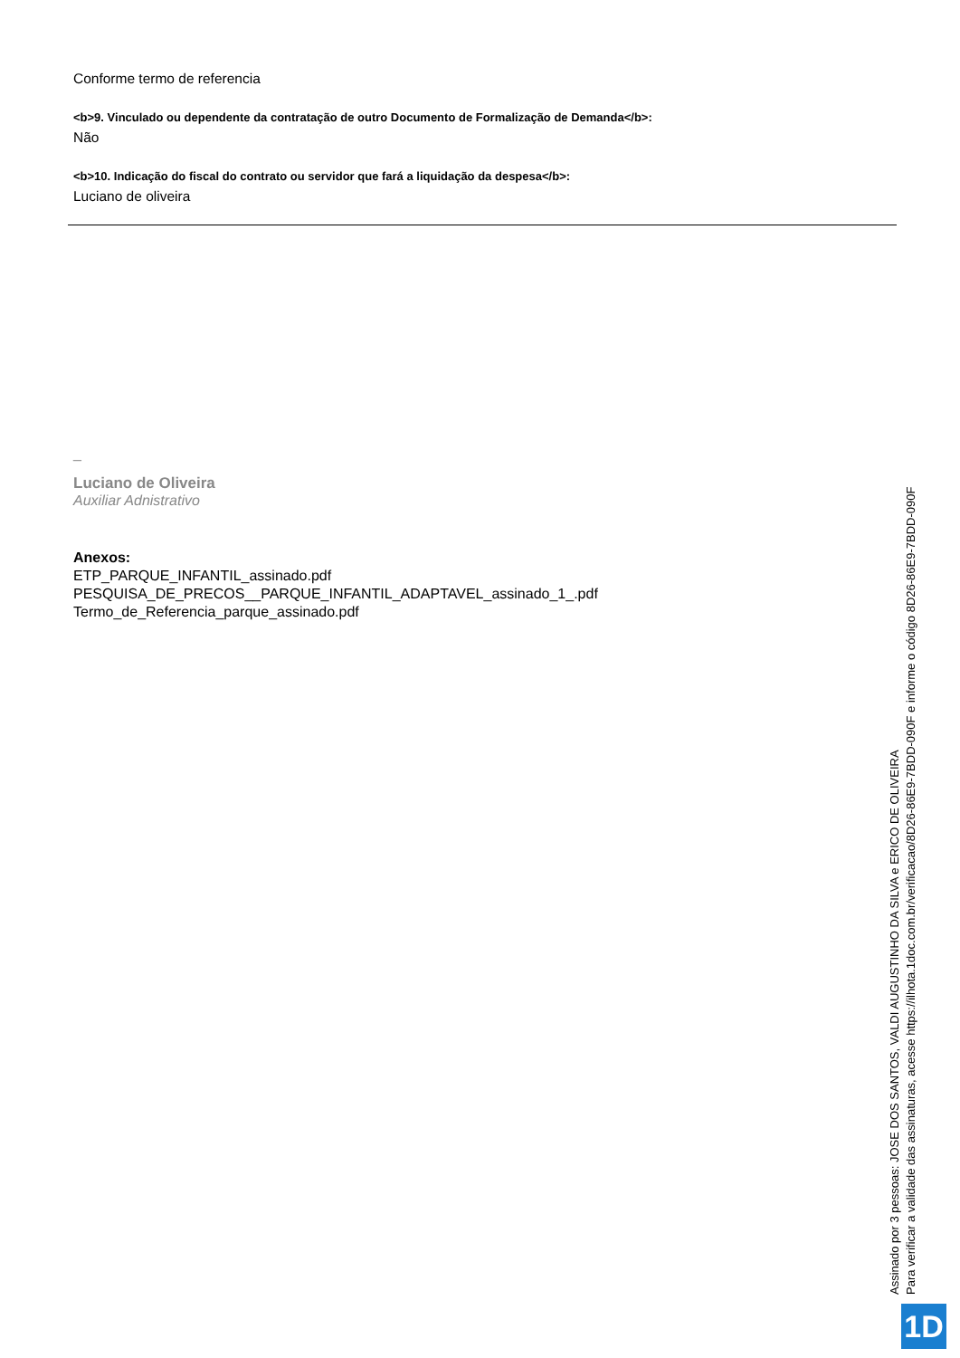Conforme termo de referencia
<b>9. Vinculado ou dependente da contratação de outro Documento de Formalização de Demanda</b>:
Não
<b>10. Indicação do fiscal do contrato ou servidor que fará a liquidação da despesa</b>:
Luciano de oliveira
_
Luciano de Oliveira
Auxiliar Adnistrativo
Anexos:
ETP_PARQUE_INFANTIL_assinado.pdf
PESQUISA_DE_PRECOS__PARQUE_INFANTIL_ADAPTAVEL_assinado_1_.pdf
Termo_de_Referencia_parque_assinado.pdf
Assinado por 3 pessoas: JOSE DOS SANTOS, VALDI AUGUSTINHO DA SILVA e ERICO DE OLIVEIRA
Para verificar a validade das assinaturas, acesse https://ilhota.1doc.com.br/verificacao/8D26-86E9-7BDD-090F e informe o código 8D26-86E9-7BDD-090F
1D